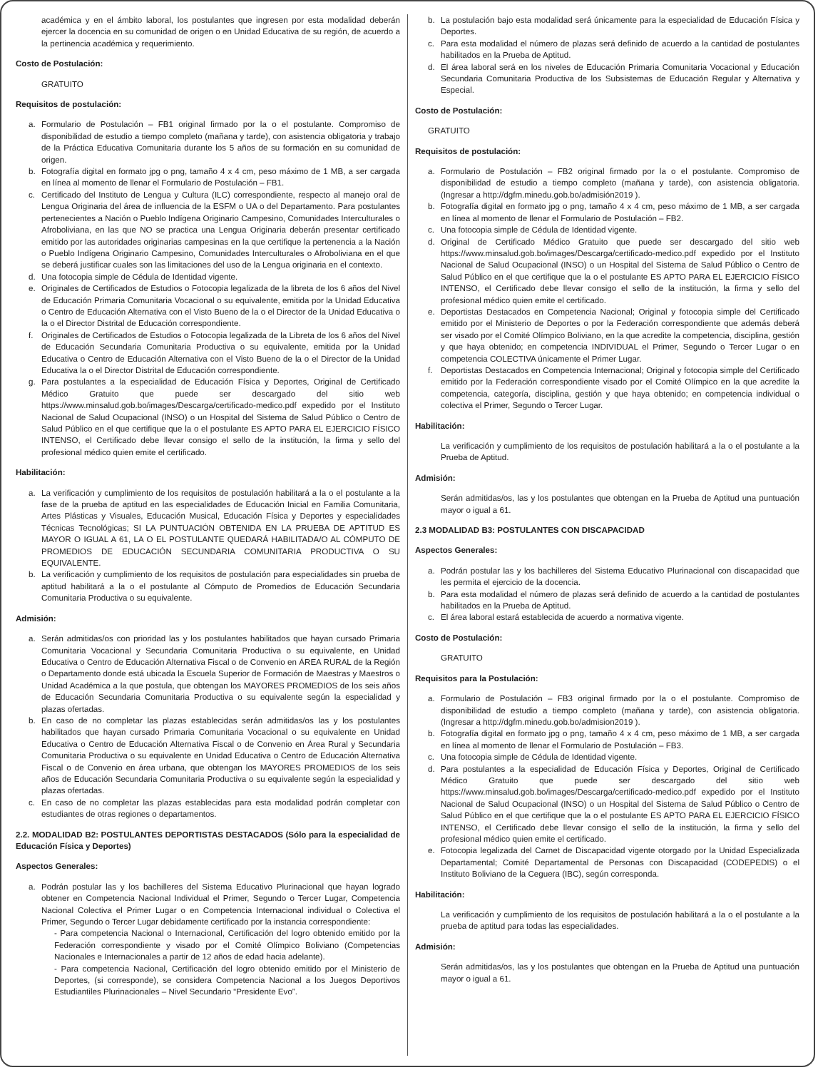académica y en el ámbito laboral, los postulantes que ingresen por esta modalidad deberán ejercer la docencia en su comunidad de origen o en Unidad Educativa de su región, de acuerdo a la pertinencia académica y requerimiento.
Costo de Postulación:
GRATUITO
Requisitos de postulación:
a. Formulario de Postulación – FB1 original firmado por la o el postulante. Compromiso de disponibilidad de estudio a tiempo completo (mañana y tarde), con asistencia obligatoria y trabajo de la Práctica Educativa Comunitaria durante los 5 años de su formación en su comunidad de origen.
b. Fotografía digital en formato jpg o png, tamaño 4 x 4 cm, peso máximo de 1 MB, a ser cargada en línea al momento de llenar el Formulario de Postulación – FB1.
c. Certificado del Instituto de Lengua y Cultura (ILC) correspondiente, respecto al manejo oral de Lengua Originaria del área de influencia de la ESFM o UA o del Departamento. Para postulantes pertenecientes a Nación o Pueblo Indígena Originario Campesino, Comunidades Interculturales o Afroboliviana, en las que NO se practica una Lengua Originaria deberán presentar certificado emitido por las autoridades originarias campesinas en la que certifique la pertenencia a la Nación o Pueblo Indígena Originario Campesino, Comunidades Interculturales o Afroboliviana en el que se deberá justificar cuales son las limitaciones del uso de la Lengua originaria en el contexto.
d. Una fotocopia simple de Cédula de Identidad vigente.
e. Originales de Certificados de Estudios o Fotocopia legalizada de la libreta de los 6 años del Nivel de Educación Primaria Comunitaria Vocacional o su equivalente, emitida por la Unidad Educativa o Centro de Educación Alternativa con el Visto Bueno de la o el Director de la Unidad Educativa o la o el Director Distrital de Educación correspondiente.
f. Originales de Certificados de Estudios o Fotocopia legalizada de la Libreta de los 6 años del Nivel de Educación Secundaria Comunitaria Productiva o su equivalente, emitida por la Unidad Educativa o Centro de Educación Alternativa con el Visto Bueno de la o el Director de la Unidad Educativa la o el Director Distrital de Educación correspondiente.
g. Para postulantes a la especialidad de Educación Física y Deportes, Original de Certificado Médico Gratuito que puede ser descargado del sitio web https://www.minsalud.gob.bo/images/Descarga/certificado-medico.pdf expedido por el Instituto Nacional de Salud Ocupacional (INSO) o un Hospital del Sistema de Salud Público o Centro de Salud Público en el que certifique que la o el postulante ES APTO PARA EL EJERCICIO FÍSICO INTENSO, el Certificado debe llevar consigo el sello de la institución, la firma y sello del profesional médico quien emite el certificado.
Habilitación:
a. La verificación y cumplimiento de los requisitos de postulación habilitará a la o el postulante a la fase de la prueba de aptitud en las especialidades de Educación Inicial en Familia Comunitaria, Artes Plásticas y Visuales, Educación Musical, Educación Física y Deportes y especialidades Técnicas Tecnológicas; SI LA PUNTUACIÓN OBTENIDA EN LA PRUEBA DE APTITUD ES MAYOR O IGUAL A 61, LA O EL POSTULANTE QUEDARÁ HABILITADA/O AL CÓMPUTO DE PROMEDIOS DE EDUCACIÓN SECUNDARIA COMUNITARIA PRODUCTIVA O SU EQUIVALENTE.
b. La verificación y cumplimiento de los requisitos de postulación para especialidades sin prueba de aptitud habilitará a la o el postulante al Cómputo de Promedios de Educación Secundaria Comunitaria Productiva o su equivalente.
Admisión:
a. Serán admitidas/os con prioridad las y los postulantes habilitados que hayan cursado Primaria Comunitaria Vocacional y Secundaria Comunitaria Productiva o su equivalente, en Unidad Educativa o Centro de Educación Alternativa Fiscal o de Convenio en ÁREA RURAL de la Región o Departamento donde está ubicada la Escuela Superior de Formación de Maestras y Maestros o Unidad Académica a la que postula, que obtengan los MAYORES PROMEDIOS de los seis años de Educación Secundaria Comunitaria Productiva o su equivalente según la especialidad y plazas ofertadas.
b. En caso de no completar las plazas establecidas serán admitidas/os las y los postulantes habilitados que hayan cursado Primaria Comunitaria Vocacional o su equivalente en Unidad Educativa o Centro de Educación Alternativa Fiscal o de Convenio en Área Rural y Secundaria Comunitaria Productiva o su equivalente en Unidad Educativa o Centro de Educación Alternativa Fiscal o de Convenio en área urbana, que obtengan los MAYORES PROMEDIOS de los seis años de Educación Secundaria Comunitaria Productiva o su equivalente según la especialidad y plazas ofertadas.
c. En caso de no completar las plazas establecidas para esta modalidad podrán completar con estudiantes de otras regiones o departamentos.
2.2. MODALIDAD B2: POSTULANTES DEPORTISTAS DESTACADOS (Sólo para la especialidad de Educación Física y Deportes)
Aspectos Generales:
a. Podrán postular las y los bachilleres del Sistema Educativo Plurinacional que hayan logrado obtener en Competencia Nacional Individual el Primer, Segundo o Tercer Lugar, Competencia Nacional Colectiva el Primer Lugar o en Competencia Internacional individual o Colectiva el Primer, Segundo o Tercer Lugar debidamente certificado por la instancia correspondiente:
- Para competencia Nacional o Internacional, Certificación del logro obtenido emitido por la Federación correspondiente y visado por el Comité Olímpico Boliviano (Competencias Nacionales e Internacionales a partir de 12 años de edad hacia adelante).
- Para competencia Nacional, Certificación del logro obtenido emitido por el Ministerio de Deportes, (si corresponde), se considera Competencia Nacional a los Juegos Deportivos Estudiantiles Plurinacionales – Nivel Secundario “Presidente Evo”.
b. La postulación bajo esta modalidad será únicamente para la especialidad de Educación Física y Deportes.
c. Para esta modalidad el número de plazas será definido de acuerdo a la cantidad de postulantes habilitados en la Prueba de Aptitud.
d. El área laboral será en los niveles de Educación Primaria Comunitaria Vocacional y Educación Secundaria Comunitaria Productiva de los Subsistemas de Educación Regular y Alternativa y Especial.
Costo de Postulación:
GRATUITO
Requisitos de postulación:
a. Formulario de Postulación – FB2 original firmado por la o el postulante. Compromiso de disponibilidad de estudio a tiempo completo (mañana y tarde), con asistencia obligatoria. (Ingresar a http://dgfm.minedu.gob.bo/admisión2019 ).
b. Fotografía digital en formato jpg o png, tamaño 4 x 4 cm, peso máximo de 1 MB, a ser cargada en línea al momento de llenar el Formulario de Postulación – FB2.
c. Una fotocopia simple de Cédula de Identidad vigente.
d. Original de Certificado Médico Gratuito que puede ser descargado del sitio web https://www.minsalud.gob.bo/images/Descarga/certificado-medico.pdf expedido por el Instituto Nacional de Salud Ocupacional (INSO) o un Hospital del Sistema de Salud Público o Centro de Salud Público en el que certifique que la o el postulante ES APTO PARA EL EJERCICIO FÍSICO INTENSO, el Certificado debe llevar consigo el sello de la institución, la firma y sello del profesional médico quien emite el certificado.
e. Deportistas Destacados en Competencia Nacional; Original y fotocopia simple del Certificado emitido por el Ministerio de Deportes o por la Federación correspondiente que además deberá ser visado por el Comité Olímpico Boliviano, en la que acredite la competencia, disciplina, gestión y que haya obtenido; en competencia INDIVIDUAL el Primer, Segundo o Tercer Lugar o en competencia COLECTIVA únicamente el Primer Lugar.
f. Deportistas Destacados en Competencia Internacional; Original y fotocopia simple del Certificado emitido por la Federación correspondiente visado por el Comité Olímpico en la que acredite la competencia, categoría, disciplina, gestión y que haya obtenido; en competencia individual o colectiva el Primer, Segundo o Tercer Lugar.
Habilitación:
La verificación y cumplimiento de los requisitos de postulación habilitará a la o el postulante a la Prueba de Aptitud.
Admisión:
Serán admitidas/os, las y los postulantes que obtengan en la Prueba de Aptitud una puntuación mayor o igual a 61.
2.3 MODALIDAD B3: POSTULANTES CON DISCAPACIDAD
Aspectos Generales:
a. Podrán postular las y los bachilleres del Sistema Educativo Plurinacional con discapacidad que les permita el ejercicio de la docencia.
b. Para esta modalidad el número de plazas será definido de acuerdo a la cantidad de postulantes habilitados en la Prueba de Aptitud.
c. El área laboral estará establecida de acuerdo a normativa vigente.
Costo de Postulación:
GRATUITO
Requisitos para la Postulación:
a. Formulario de Postulación – FB3 original firmado por la o el postulante. Compromiso de disponibilidad de estudio a tiempo completo (mañana y tarde), con asistencia obligatoria. (Ingresar a http://dgfm.minedu.gob.bo/admision2019 ).
b. Fotografía digital en formato jpg o png, tamaño 4 x 4 cm, peso máximo de 1 MB, a ser cargada en línea al momento de llenar el Formulario de Postulación – FB3.
c. Una fotocopia simple de Cédula de Identidad vigente.
d. Para postulantes a la especialidad de Educación Física y Deportes, Original de Certificado Médico Gratuito que puede ser descargado del sitio web https://www.minsalud.gob.bo/images/Descarga/certificado-medico.pdf expedido por el Instituto Nacional de Salud Ocupacional (INSO) o un Hospital del Sistema de Salud Público o Centro de Salud Público en el que certifique que la o el postulante ES APTO PARA EL EJERCICIO FÍSICO INTENSO, el Certificado debe llevar consigo el sello de la institución, la firma y sello del profesional médico quien emite el certificado.
e. Fotocopia legalizada del Carnet de Discapacidad vigente otorgado por la Unidad Especializada Departamental; Comité Departamental de Personas con Discapacidad (CODEPEDIS) o el Instituto Boliviano de la Ceguera (IBC), según corresponda.
Habilitación:
La verificación y cumplimiento de los requisitos de postulación habilitará a la o el postulante a la prueba de aptitud para todas las especialidades.
Admisión:
Serán admitidas/os, las y los postulantes que obtengan en la Prueba de Aptitud una puntuación mayor o igual a 61.